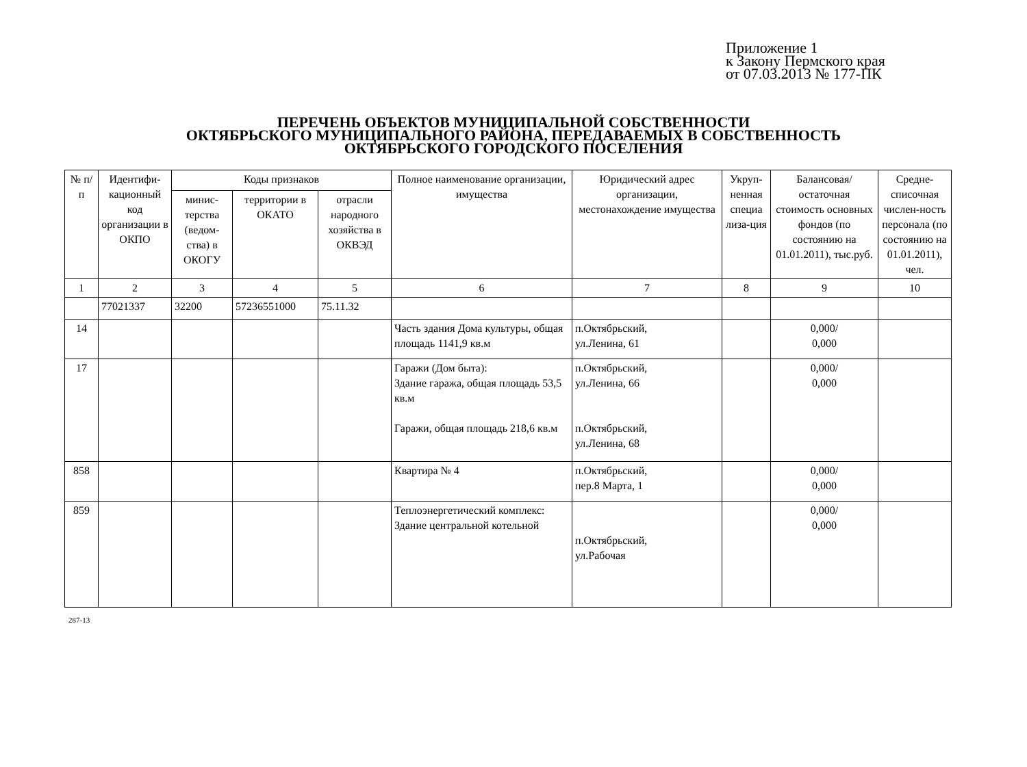Приложение 1
к Закону Пермского края
от 07.03.2013 № 177-ПК
ПЕРЕЧЕНЬ ОБЪЕКТОВ МУНИЦИПАЛЬНОЙ СОБСТВЕННОСТИ
ОКТЯБРЬСКОГО МУНИЦИПАЛЬНОГО РАЙОНА, ПЕРЕДАВАЕМЫХ В СОБСТВЕННОСТЬ
ОКТЯБРЬСКОГО ГОРОДСКОГО ПОСЕЛЕНИЯ
| № п/п | Идентифи-кационный код организации в ОКПО | Коды признаков | | | Полное наименование организации, имущества | Юридический адрес организации, местонахождение имущества | Укруп-ненная специа лиза-ция | Балансовая/ остаточная стоимость основных фондов (по состоянию на 01.01.2011), тыс.руб. | Средне-списочная числен-ность персонала (по состоянию на 01.01.2011), чел. |
| --- | --- | --- | --- | --- | --- | --- | --- | --- | --- |
| | | минис-терства (ведом-ства) в ОКОГУ | территории в ОКАТО | отрасли народного хозяйства в ОКВЭД | | | | | |
| 1 | 2 | 3 | 4 | 5 | 6 | 7 | 8 | 9 | 10 |
| | 77021337 | 32200 | 57236551000 | 75.11.32 | | | | | |
| 14 | | | | | Часть здания Дома культуры, общая площадь 1141,9 кв.м | п.Октябрьский, ул.Ленина, 61 | | 0,000/ 0,000 | |
| 17 | | | | | Гаражи (Дом быта): Здание гаража, общая площадь 53,5 кв.м Гаражи, общая площадь 218,6 кв.м | п.Октябрьский, ул.Ленина, 66 п.Октябрьский, ул.Ленина, 68 | | 0,000/ 0,000 | |
| 858 | | | | | Квартира № 4 | п.Октябрьский, пер.8 Марта, 1 | | 0,000/ 0,000 | |
| 859 | | | | | Теплоэнергетический комплекс: Здание центральной котельной | п.Октябрьский, ул.Рабочая | | 0,000/ 0,000 | |
287-13